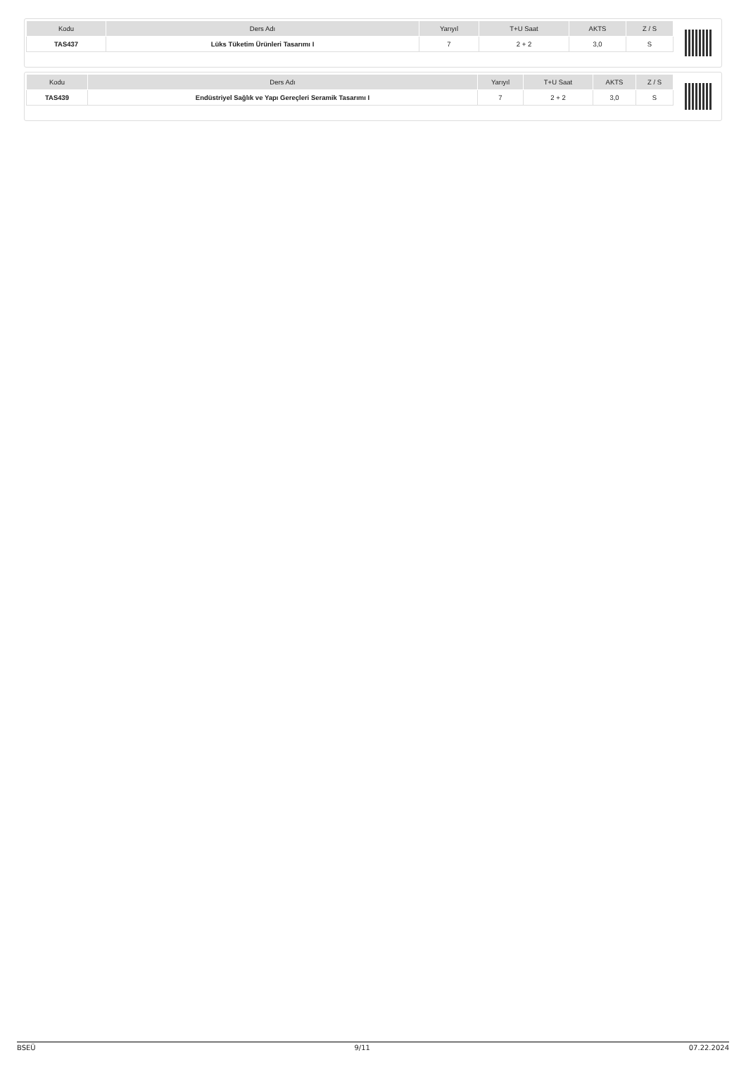| Kodu | Ders Adı | Yarıyıl | T+U Saat | AKTS | Z / S |
| --- | --- | --- | --- | --- | --- |
| TAS437 | Lüks Tüketim Ürünleri Tasarımı I | 7 | 2 + 2 | 3,0 | S |
| Kodu | Ders Adı | Yarıyıl | T+U Saat | AKTS | Z / S |
| --- | --- | --- | --- | --- | --- |
| TAS439 | Endüstriyel Sağlık ve Yapı Gereçleri Seramik Tasarımı I | 7 | 2 + 2 | 3,0 | S |
BSEÜ 9/11 07.22.2024